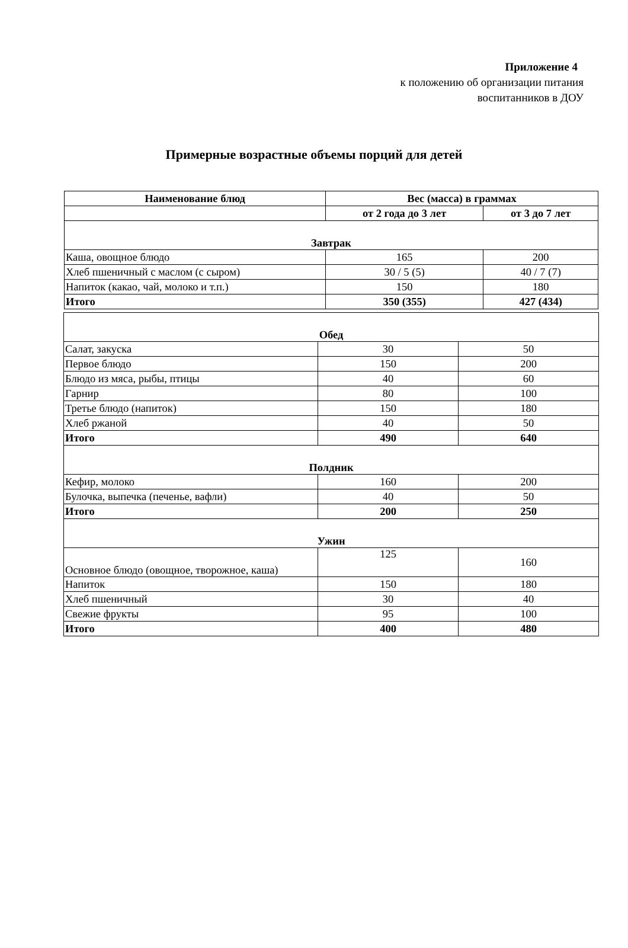Приложение 4
к положению об организации питания
воспитанников в ДОУ
Примерные возрастные объемы порций для детей
| Наименование блюд | Вес (масса) в граммах | |
| --- | --- | --- |
| | от 2 года до 3 лет | от 3 до 7 лет |
| Завтрак | | |
| Каша, овощное блюдо | 165 | 200 |
| Хлеб пшеничный с маслом (с сыром) | 30 / 5 (5) | 40 / 7 (7) |
| Напиток (какао, чай, молоко и т.п.) | 150 | 180 |
| Итого | 350 (355) | 427 (434) |
| Обед | | |
| Салат, закуска | 30 | 50 |
| Первое блюдо | 150 | 200 |
| Блюдо из мяса, рыбы, птицы | 40 | 60 |
| Гарнир | 80 | 100 |
| Третье блюдо (напиток) | 150 | 180 |
| Хлеб ржаной | 40 | 50 |
| Итого | 490 | 640 |
| Полдник | | |
| Кефир, молоко | 160 | 200 |
| Булочка, выпечка (печенье, вафли) | 40 | 50 |
| Итого | 200 | 250 |
| Ужин | | |
| Основное блюдо (овощное, творожное, каша) | 125 | 160 |
| Напиток | 150 | 180 |
| Хлеб пшеничный | 30 | 40 |
| Свежие фрукты | 95 | 100 |
| Итого | 400 | 480 |